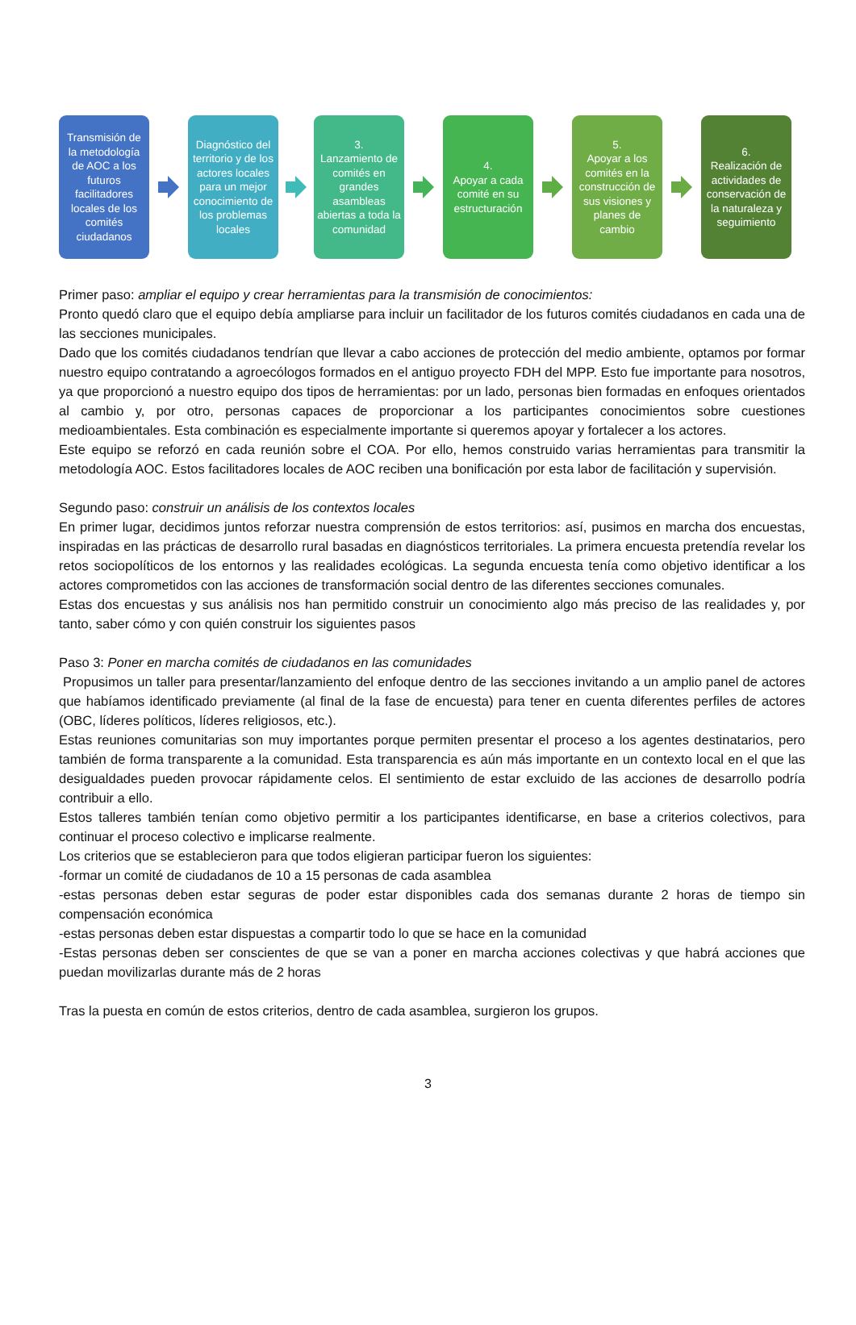Transmisión de la metodología de AOC a los futuros facilitadores locales de los comités ciudadanos
Diagnóstico del territorio y de los actores locales para un mejor conocimiento de los problemas locales
3.
Lanzamiento de comités en grandes asambleas abiertas a toda la comunidad
4.
Apoyar a cada comité en su estructuración
5.
Apoyar a los comités en la construcción de sus visiones y planes de cambio
6.
Realización de actividades de conservación de la naturaleza y seguimiento
Primer paso: ampliar el equipo y crear herramientas para la transmisión de conocimientos:
Pronto quedó claro que el equipo debía ampliarse para incluir un facilitador de los futuros comités ciudadanos en cada una de las secciones municipales.
Dado que los comités ciudadanos tendrían que llevar a cabo acciones de protección del medio ambiente, optamos por formar nuestro equipo contratando a agroecólogos formados en el antiguo proyecto FDH del MPP. Esto fue importante para nosotros, ya que proporcionó a nuestro equipo dos tipos de herramientas: por un lado, personas bien formadas en enfoques orientados al cambio y, por otro, personas capaces de proporcionar a los participantes conocimientos sobre cuestiones medioambientales. Esta combinación es especialmente importante si queremos apoyar y fortalecer a los actores.
Este equipo se reforzó en cada reunión sobre el COA. Por ello, hemos construido varias herramientas para transmitir la metodología AOC. Estos facilitadores locales de AOC reciben una bonificación por esta labor de facilitación y supervisión.
Segundo paso: construir un análisis de los contextos locales
En primer lugar, decidimos juntos reforzar nuestra comprensión de estos territorios: así, pusimos en marcha dos encuestas, inspiradas en las prácticas de desarrollo rural basadas en diagnósticos territoriales. La primera encuesta pretendía revelar los retos sociopolíticos de los entornos y las realidades ecológicas. La segunda encuesta tenía como objetivo identificar a los actores comprometidos con las acciones de transformación social dentro de las diferentes secciones comunales.
Estas dos encuestas y sus análisis nos han permitido construir un conocimiento algo más preciso de las realidades y, por tanto, saber cómo y con quién construir los siguientes pasos
Paso 3: Poner en marcha comités de ciudadanos en las comunidades
Propusimos un taller para presentar/lanzamiento del enfoque dentro de las secciones invitando a un amplio panel de actores que habíamos identificado previamente (al final de la fase de encuesta) para tener en cuenta diferentes perfiles de actores (OBC, líderes políticos, líderes religiosos, etc.).
Estas reuniones comunitarias son muy importantes porque permiten presentar el proceso a los agentes destinatarios, pero también de forma transparente a la comunidad. Esta transparencia es aún más importante en un contexto local en el que las desigualdades pueden provocar rápidamente celos. El sentimiento de estar excluido de las acciones de desarrollo podría contribuir a ello.
Estos talleres también tenían como objetivo permitir a los participantes identificarse, en base a criterios colectivos, para continuar el proceso colectivo e implicarse realmente.
Los criterios que se establecieron para que todos eligieran participar fueron los siguientes:
-formar un comité de ciudadanos de 10 a 15 personas de cada asamblea
-estas personas deben estar seguras de poder estar disponibles cada dos semanas durante 2 horas de tiempo sin compensación económica
-estas personas deben estar dispuestas a compartir todo lo que se hace en la comunidad
-Estas personas deben ser conscientes de que se van a poner en marcha acciones colectivas y que habrá acciones que puedan movilizarlas durante más de 2 horas
Tras la puesta en común de estos criterios, dentro de cada asamblea, surgieron los grupos.
3